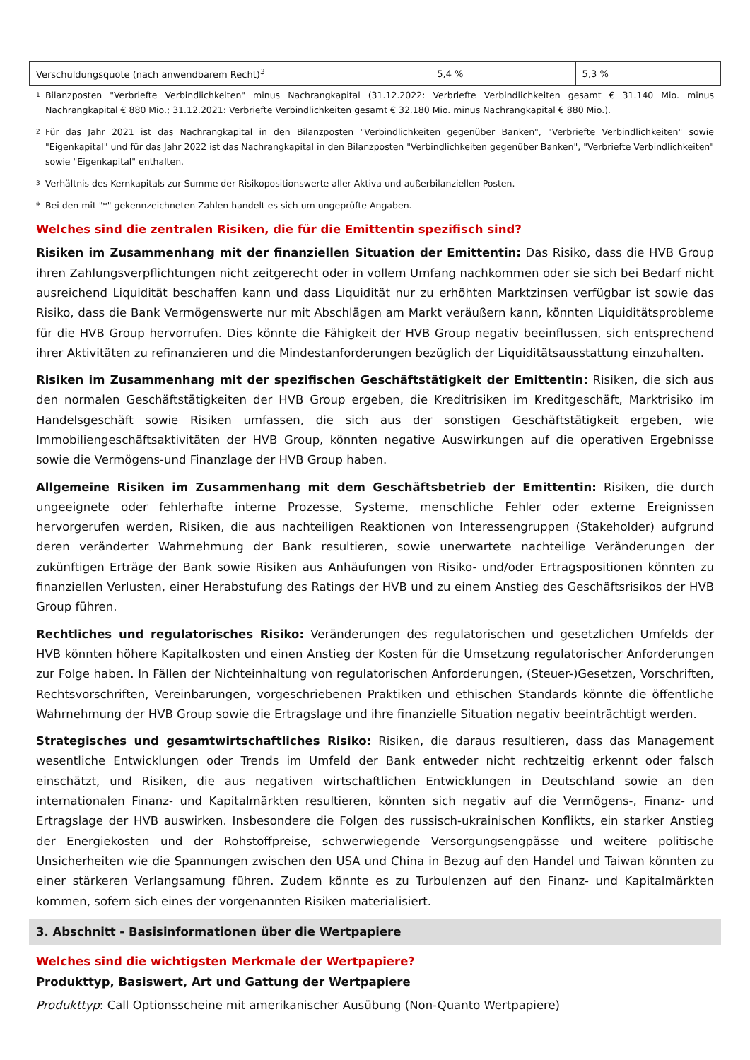| Verschuldungsquote (nach anwendbarem Recht)<sup>3</sup> | 5,4 % | 5,3 % |
1 Bilanzposten "Verbriefte Verbindlichkeiten" minus Nachrangkapital (31.12.2022: Verbriefte Verbindlichkeiten gesamt € 31.140 Mio. minus Nachrangkapital € 880 Mio.; 31.12.2021: Verbriefte Verbindlichkeiten gesamt € 32.180 Mio. minus Nachrangkapital € 880 Mio.).
2 Für das Jahr 2021 ist das Nachrangkapital in den Bilanzposten "Verbindlichkeiten gegenüber Banken", "Verbriefte Verbindlichkeiten" sowie "Eigenkapital" und für das Jahr 2022 ist das Nachrangkapital in den Bilanzposten "Verbindlichkeiten gegenüber Banken", "Verbriefte Verbindlichkeiten" sowie "Eigenkapital" enthalten.
3 Verhältnis des Kernkapitals zur Summe der Risikopositionswerte aller Aktiva und außerbilanziellen Posten.
* Bei den mit "*" gekennzeichneten Zahlen handelt es sich um ungeprüfte Angaben.
Welches sind die zentralen Risiken, die für die Emittentin spezifisch sind?
Risiken im Zusammenhang mit der finanziellen Situation der Emittentin: Das Risiko, dass die HVB Group ihren Zahlungsverpflichtungen nicht zeitgerecht oder in vollem Umfang nachkommen oder sie sich bei Bedarf nicht ausreichend Liquidität beschaffen kann und dass Liquidität nur zu erhöhten Marktzinsen verfügbar ist sowie das Risiko, dass die Bank Vermögenswerte nur mit Abschlägen am Markt veräußern kann, könnten Liquiditätsprobleme für die HVB Group hervorrufen. Dies könnte die Fähigkeit der HVB Group negativ beeinflussen, sich entsprechend ihrer Aktivitäten zu refinanzieren und die Mindestanforderungen bezüglich der Liquiditätsausstattung einzuhalten.
Risiken im Zusammenhang mit der spezifischen Geschäftstätigkeit der Emittentin: Risiken, die sich aus den normalen Geschäftstätigkeiten der HVB Group ergeben, die Kreditrisiken im Kreditgeschäft, Marktrisiko im Handelsgeschäft sowie Risiken umfassen, die sich aus der sonstigen Geschäftstätigkeit ergeben, wie Immobiliengeschäftsaktivitäten der HVB Group, könnten negative Auswirkungen auf die operativen Ergebnisse sowie die Vermögens-und Finanzlage der HVB Group haben.
Allgemeine Risiken im Zusammenhang mit dem Geschäftsbetrieb der Emittentin: Risiken, die durch ungeeignete oder fehlerhafte interne Prozesse, Systeme, menschliche Fehler oder externe Ereignissen hervorgerufen werden, Risiken, die aus nachteiligen Reaktionen von Interessengruppen (Stakeholder) aufgrund deren veränderter Wahrnehmung der Bank resultieren, sowie unerwartete nachteilige Veränderungen der zukünftigen Erträge der Bank sowie Risiken aus Anhäufungen von Risiko- und/oder Ertragspositionen könnten zu finanziellen Verlusten, einer Herabstufung des Ratings der HVB und zu einem Anstieg des Geschäftsrisikos der HVB Group führen.
Rechtliches und regulatorisches Risiko: Veränderungen des regulatorischen und gesetzlichen Umfelds der HVB könnten höhere Kapitalkosten und einen Anstieg der Kosten für die Umsetzung regulatorischer Anforderungen zur Folge haben. In Fällen der Nichteinhaltung von regulatorischen Anforderungen, (Steuer-)Gesetzen, Vorschriften, Rechtsvorschriften, Vereinbarungen, vorgeschriebenen Praktiken und ethischen Standards könnte die öffentliche Wahrnehmung der HVB Group sowie die Ertragslage und ihre finanzielle Situation negativ beeinträchtigt werden.
Strategisches und gesamtwirtschaftliches Risiko: Risiken, die daraus resultieren, dass das Management wesentliche Entwicklungen oder Trends im Umfeld der Bank entweder nicht rechtzeitig erkennt oder falsch einschätzt, und Risiken, die aus negativen wirtschaftlichen Entwicklungen in Deutschland sowie an den internationalen Finanz- und Kapitalmärkten resultieren, könnten sich negativ auf die Vermögens-, Finanz- und Ertragslage der HVB auswirken. Insbesondere die Folgen des russisch-ukrainischen Konflikts, ein starker Anstieg der Energiekosten und der Rohstoffpreise, schwerwiegende Versorgungsengpässe und weitere politische Unsicherheiten wie die Spannungen zwischen den USA und China in Bezug auf den Handel und Taiwan könnten zu einer stärkeren Verlangsamung führen. Zudem könnte es zu Turbulenzen auf den Finanz- und Kapitalmärkten kommen, sofern sich eines der vorgenannten Risiken materialisiert.
3. Abschnitt - Basisinformationen über die Wertpapiere
Welches sind die wichtigsten Merkmale der Wertpapiere?
Produkttyp, Basiswert, Art und Gattung der Wertpapiere
Produkttyp: Call Optionsscheine mit amerikanischer Ausübung (Non-Quanto Wertpapiere)